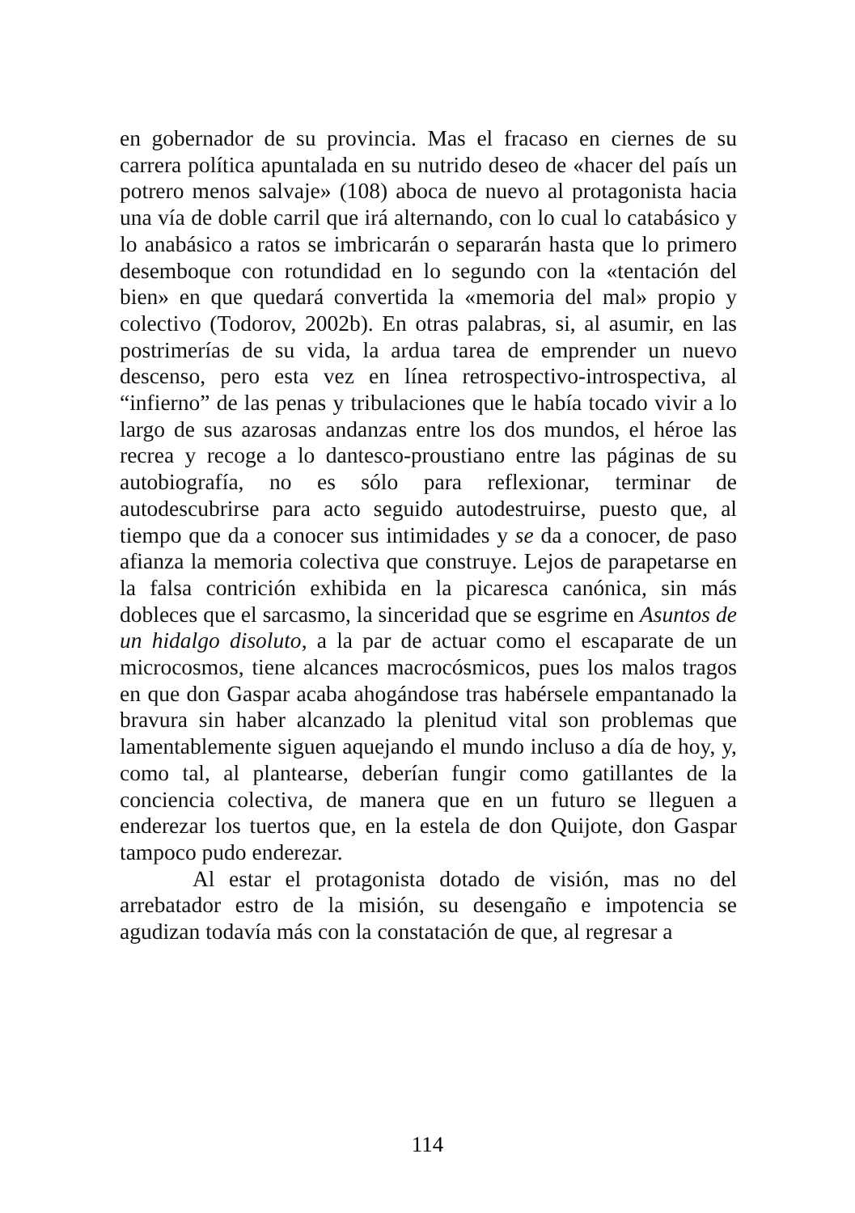en gobernador de su provincia. Mas el fracaso en ciernes de su carrera política apuntalada en su nutrido deseo de «hacer del país un potrero menos salvaje» (108) aboca de nuevo al protagonista hacia una vía de doble carril que irá alternando, con lo cual lo catabásico y lo anabásico a ratos se imbricarán o separarán hasta que lo primero desemboque con rotundidad en lo segundo con la «tentación del bien» en que quedará convertida la «memoria del mal» propio y colectivo (Todorov, 2002b). En otras palabras, si, al asumir, en las postrimerías de su vida, la ardua tarea de emprender un nuevo descenso, pero esta vez en línea retrospectivo-introspectiva, al “infierno” de las penas y tribulaciones que le había tocado vivir a lo largo de sus azarosas andanzas entre los dos mundos, el héroe las recrea y recoge a lo dantesco-proustiano entre las páginas de su autobiografía, no es sólo para reflexionar, terminar de autodescubrirse para acto seguido autodestruirse, puesto que, al tiempo que da a conocer sus intimidades y se da a conocer, de paso afianza la memoria colectiva que construye. Lejos de parapetarse en la falsa contrición exhibida en la picaresca canónica, sin más dobleces que el sarcasmo, la sinceridad que se esgrime en Asuntos de un hidalgo disoluto, a la par de actuar como el escaparate de un microcosmos, tiene alcances macrocósmicos, pues los malos tragos en que don Gaspar acaba ahogándose tras habérsele empantanado la bravura sin haber alcanzado la plenitud vital son problemas que lamentablemente siguen aquejando el mundo incluso a día de hoy, y, como tal, al plantearse, deberían fungir como gatillantes de la conciencia colectiva, de manera que en un futuro se lleguen a enderezar los tuertos que, en la estela de don Quijote, don Gaspar tampoco pudo enderezar.
Al estar el protagonista dotado de visión, mas no del arrebatador estro de la misión, su desengaño e impotencia se agudizan todavía más con la constatación de que, al regresar a
114